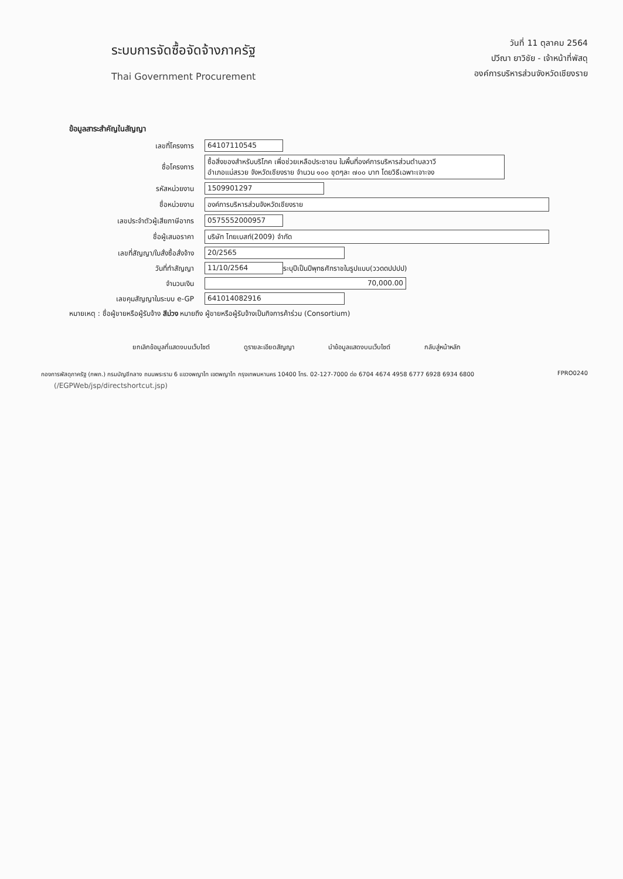ระบบการจัดซื้อจัดจ้างภาครัฐ
Thai Government Procurement
วันที่ 11 ตุลาคม 2564
ปวีณา ยาวิชัย - เจ้าหน้าที่พัสดุ
องค์การบริหารส่วนจังหวัดเชียงราย
ข้อมูลสาระสำคัญในสัญญา
เลขที่โครงการ 64107110545
ชื่อโครงการ
ซื้อสิ่งของสำหรับบริโภค เพื่อช่วยเหลือประชาชน ในพื้นที่องค์การบริหารส่วนตำบลวาวี
อำเภอแม่สรวย จังหวัดเชียงราย จำนวน ๑๐๐ ชุดๆละ ๗๐๐ บาท โดยวิธีเฉพาะเจาะจง
รหัสหน่วยงาน 1509901297
ชื่อหน่วยงาน องค์การบริหารส่วนจังหวัดเชียงราย
เลขประจำตัวผู้เสียภาษีอากร 0575552000957
ชื่อผู้เสนอราคา บริษัท ไทยเบสท์(2009) จำกัด
เลขที่สัญญา/ใบสั่งซื้อสั่งจ้าง 20/2565
วันที่ทำสัญญา 11/10/2564
ระบุปีเป็นปีพุทธศักราชในรูปแบบ(ววดดปปปป)
จำนวนเงิน 70,000.00
เลขคุมสัญญาในระบบ e-GP 641014082916
หมายเหตุ : ชื่อผู้ขายหรือผู้รับจ้าง สีม่วง หมายถึง ผู้ขายหรือผู้รับจ้างเป็นกิจการค้าร่วม (Consortium)
ยกเลิกข้อมูลที่แสดงบนเว็บไซต์ ดูรายละเอียดสัญญา นำข้อมูลแสดงบนเว็บไซต์ กลับสู่หน้าหลัก
กองการพัสดุภาครัฐ (กพภ.) กรมบัญชีกลาง ถนนพระราม 6 แขวงพญาไท เขตพญาไท กรุงเทพมหานคร 10400 โทร. 02-127-7000 ต่อ 6704 4674 4958 6777 6928 6934 6800 FPRO0240
(/EGPWeb/jsp/directshortcut.jsp)